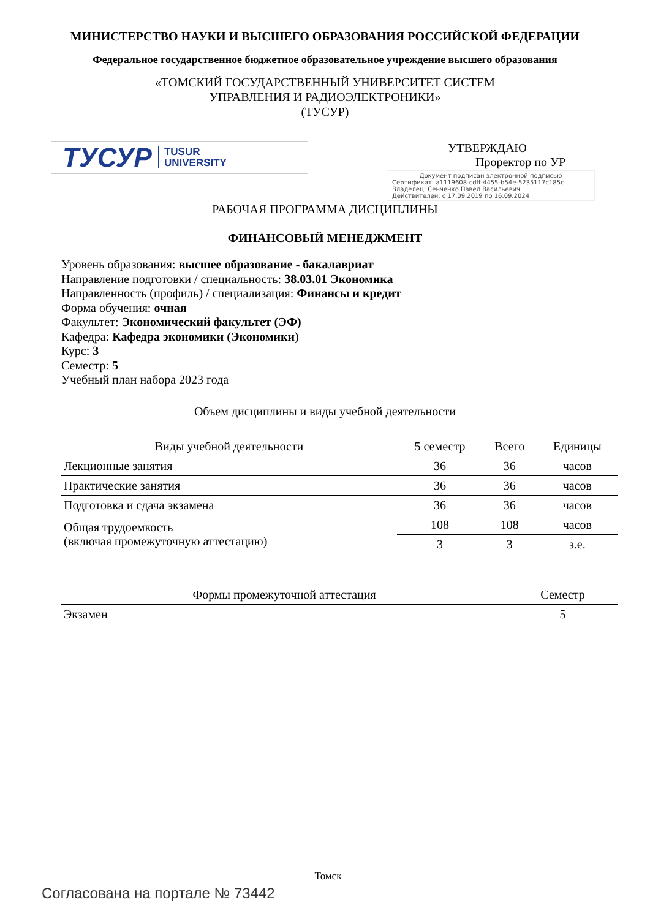МИНИСТЕРСТВО НАУКИ И ВЫСШЕГО ОБРАЗОВАНИЯ РОССИЙСКОЙ ФЕДЕРАЦИИ
Федеральное государственное бюджетное образовательное учреждение высшего образования
«ТОМСКИЙ ГОСУДАРСТВЕННЫЙ УНИВЕРСИТЕТ СИСТЕМ
УПРАВЛЕНИЯ И РАДИОЭЛЕКТРОНИКИ»
(ТУСУР)
ТУСУР TUSUR
UNIVERSITY
УТВЕРЖДАЮ
Проректор по УР
Документ подписан электронной подписью
Сертификат: a1119608-cdff-4455-b54e-5235117c185c
Владелец: Сенченко Павел Васильевич
Действителен: с 17.09.2019 по 16.09.2024
РАБОЧАЯ ПРОГРАММА ДИСЦИПЛИНЫ
ФИНАНСОВЫЙ МЕНЕДЖМЕНТ
Уровень образования: высшее образование - бакалавриат
Направление подготовки / специальность: 38.03.01 Экономика
Направленность (профиль) / специализация: Финансы и кредит
Форма обучения: очная
Факультет: Экономический факультет (ЭФ)
Кафедра: Кафедра экономики (Экономики)
Курс: 3
Семестр: 5
Учебный план набора 2023 года
Объем дисциплины и виды учебной деятельности
| Виды учебной деятельности | 5 семестр | Всего | Единицы |
| --- | --- | --- | --- |
| Лекционные занятия | 36 | 36 | часов |
| Практические занятия | 36 | 36 | часов |
| Подготовка и сдача экзамена | 36 | 36 | часов |
| Общая трудоемкость (включая промежуточную аттестацию) | 108 | 108 | часов |
| | 3 | 3 | з.е. |
| Формы промежуточной аттестация | Семестр |
| --- | --- |
| Экзамен | 5 |
Томск
Согласована на портале № 73442